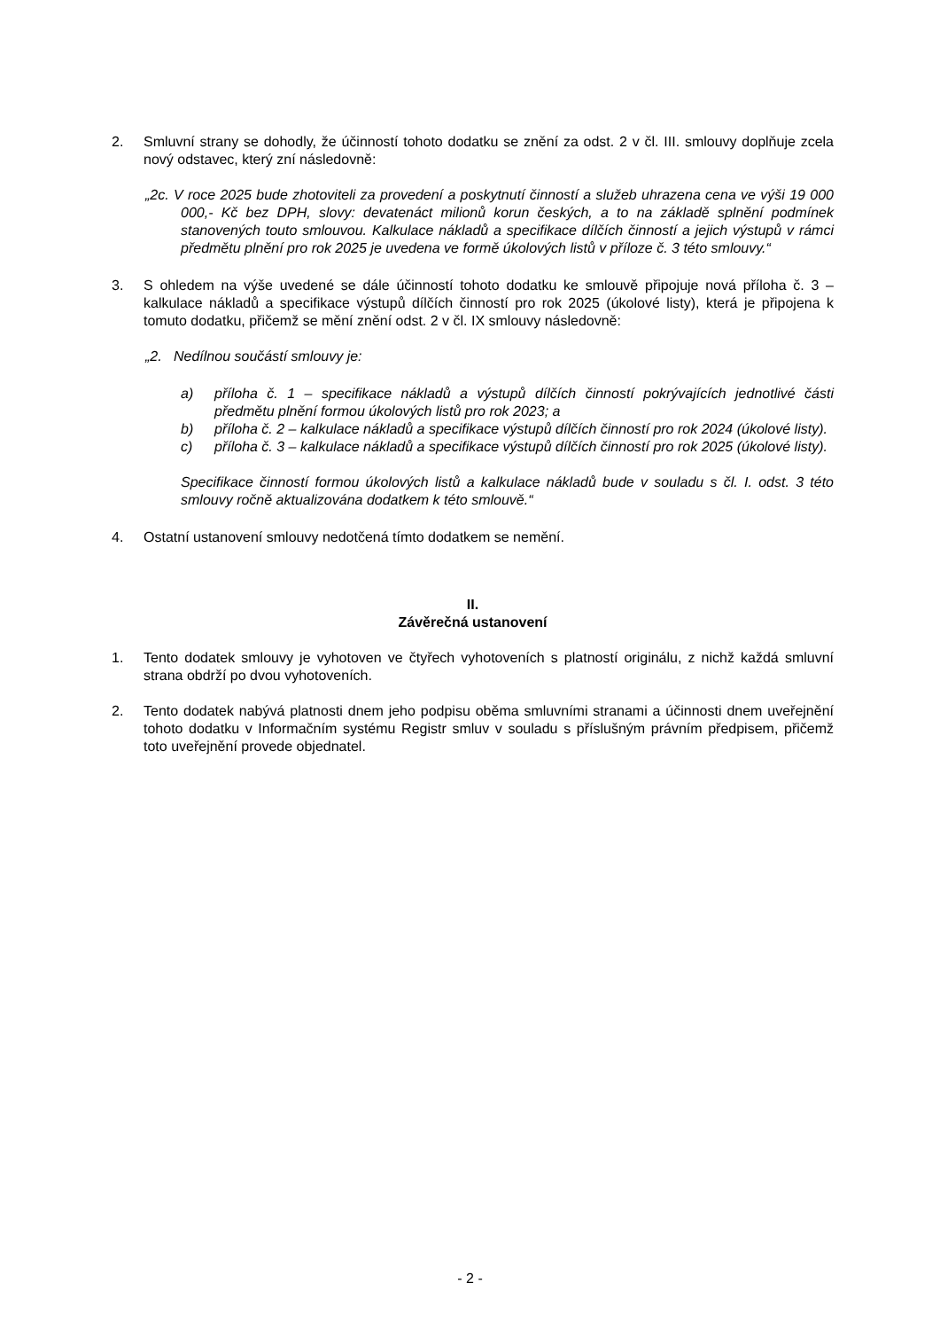2. Smluvní strany se dohodly, že účinností tohoto dodatku se znění za odst. 2 v čl. III. smlouvy doplňuje zcela nový odstavec, který zní následovně:
„2c. V roce 2025 bude zhotoviteli za provedení a poskytnutí činností a služeb uhrazena cena ve výši 19 000 000,- Kč bez DPH, slovy: devatenáct milionů korun českých, a to na základě splnění podmínek stanovených touto smlouvou. Kalkulace nákladů a specifikace dílčích činností a jejich výstupů v rámci předmětu plnění pro rok 2025 je uvedena ve formě úkolových listů v příloze č. 3 této smlouvy.“
3. S ohledem na výše uvedené se dále účinností tohoto dodatku ke smlouvě připojuje nová příloha č. 3 – kalkulace nákladů a specifikace výstupů dílčích činností pro rok 2025 (úkolové listy), která je připojena k tomuto dodatku, přičemž se mění znění odst. 2 v čl. IX smlouvy následovně:
„2. Nedílnou součástí smlouvy je:
a) příloha č. 1 – specifikace nákladů a výstupů dílčích činností pokrývajících jednotlivé části předmětu plnění formou úkolových listů pro rok 2023; a
b) příloha č. 2 – kalkulace nákladů a specifikace výstupů dílčích činností pro rok 2024 (úkolové listy).
c) příloha č. 3 – kalkulace nákladů a specifikace výstupů dílčích činností pro rok 2025 (úkolové listy).
Specifikace činností formou úkolových listů a kalkulace nákladů bude v souladu s čl. I. odst. 3 této smlouvy ročně aktualizována dodatkem k této smlouvě.“
4. Ostatní ustanovení smlouvy nedotčená tímto dodatkem se nemění.
II.
Závěrečná ustanovení
1. Tento dodatek smlouvy je vyhotoven ve čtyřech vyhotoveních s platností originálu, z nichž každá smluvní strana obdrží po dvou vyhotoveních.
2. Tento dodatek nabývá platnosti dnem jeho podpisu oběma smluvními stranami a účinnosti dnem uveřejnění tohoto dodatku v Informačním systému Registr smluv v souladu s příslušným právním předpisem, přičemž toto uveřejnění provede objednatel.
- 2 -